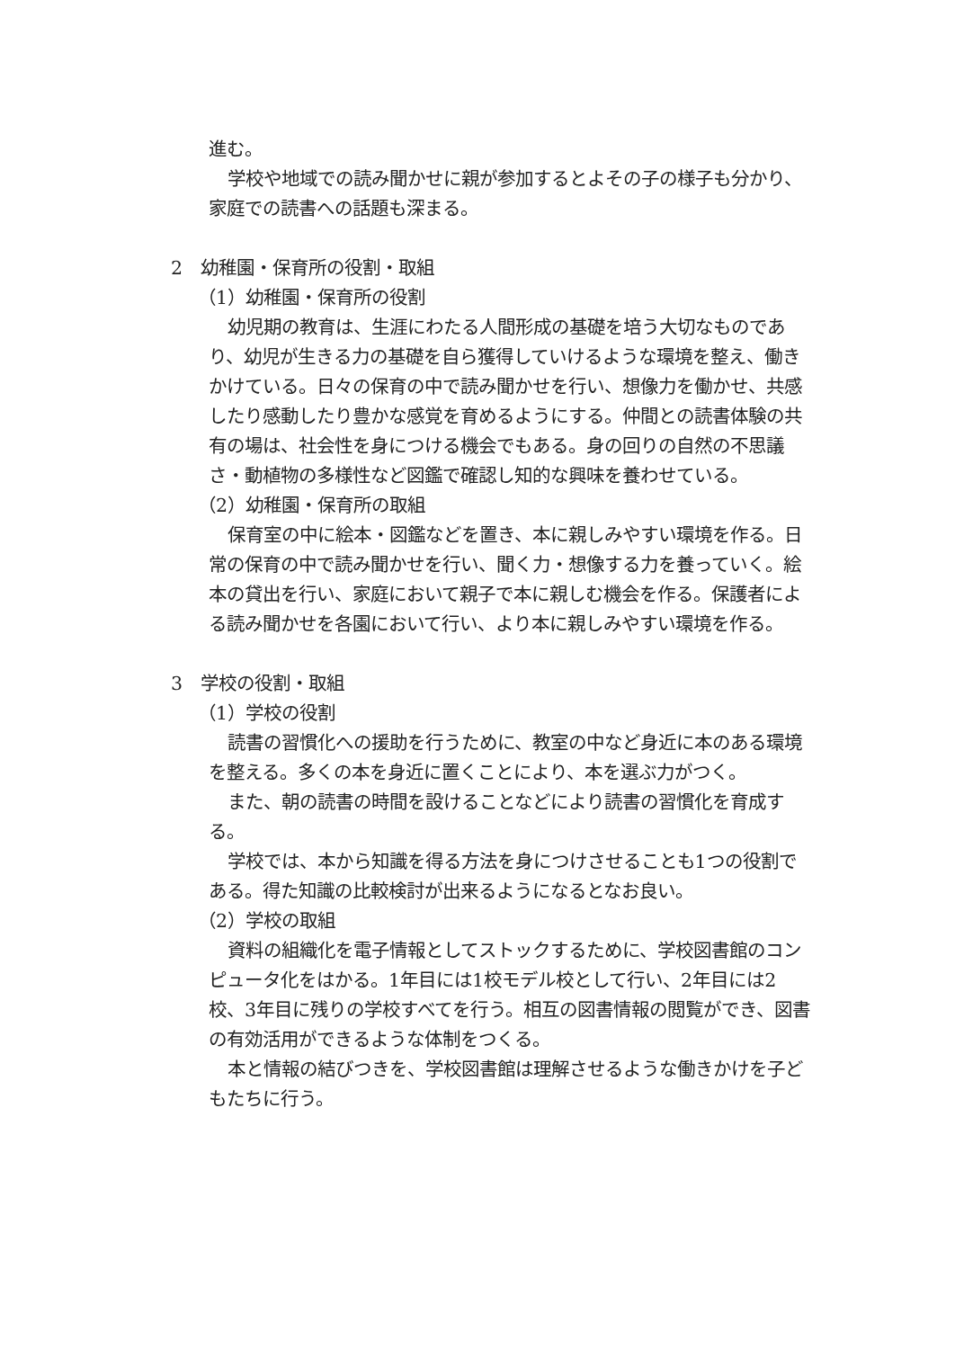進む。
学校や地域での読み聞かせに親が参加するとよその子の様子も分かり、家庭での読書への話題も深まる。
2　幼稚園・保育所の役割・取組
（1）幼稚園・保育所の役割
幼児期の教育は、生涯にわたる人間形成の基礎を培う大切なものであり、幼児が生きる力の基礎を自ら獲得していけるような環境を整え、働きかけている。日々の保育の中で読み聞かせを行い、想像力を働かせ、共感したり感動したり豊かな感覚を育めるようにする。仲間との読書体験の共有の場は、社会性を身につける機会でもある。身の回りの自然の不思議さ・動植物の多様性など図鑑で確認し知的な興味を養わせている。
（2）幼稚園・保育所の取組
保育室の中に絵本・図鑑などを置き、本に親しみやすい環境を作る。日常の保育の中で読み聞かせを行い、聞く力・想像する力を養っていく。絵本の貸出を行い、家庭において親子で本に親しむ機会を作る。保護者による読み聞かせを各園において行い、より本に親しみやすい環境を作る。
3　学校の役割・取組
（1）学校の役割
読書の習慣化への援助を行うために、教室の中など身近に本のある環境を整える。多くの本を身近に置くことにより、本を選ぶ力がつく。
また、朝の読書の時間を設けることなどにより読書の習慣化を育成する。
学校では、本から知識を得る方法を身につけさせることも1つの役割である。得た知識の比較検討が出来るようになるとなお良い。
（2）学校の取組
資料の組織化を電子情報としてストックするために、学校図書館のコンピュータ化をはかる。1年目には1校モデル校として行い、2年目には2校、3年目に残りの学校すべてを行う。相互の図書情報の閲覧ができ、図書の有効活用ができるような体制をつくる。
本と情報の結びつきを、学校図書館は理解させるような働きかけを子どもたちに行う。